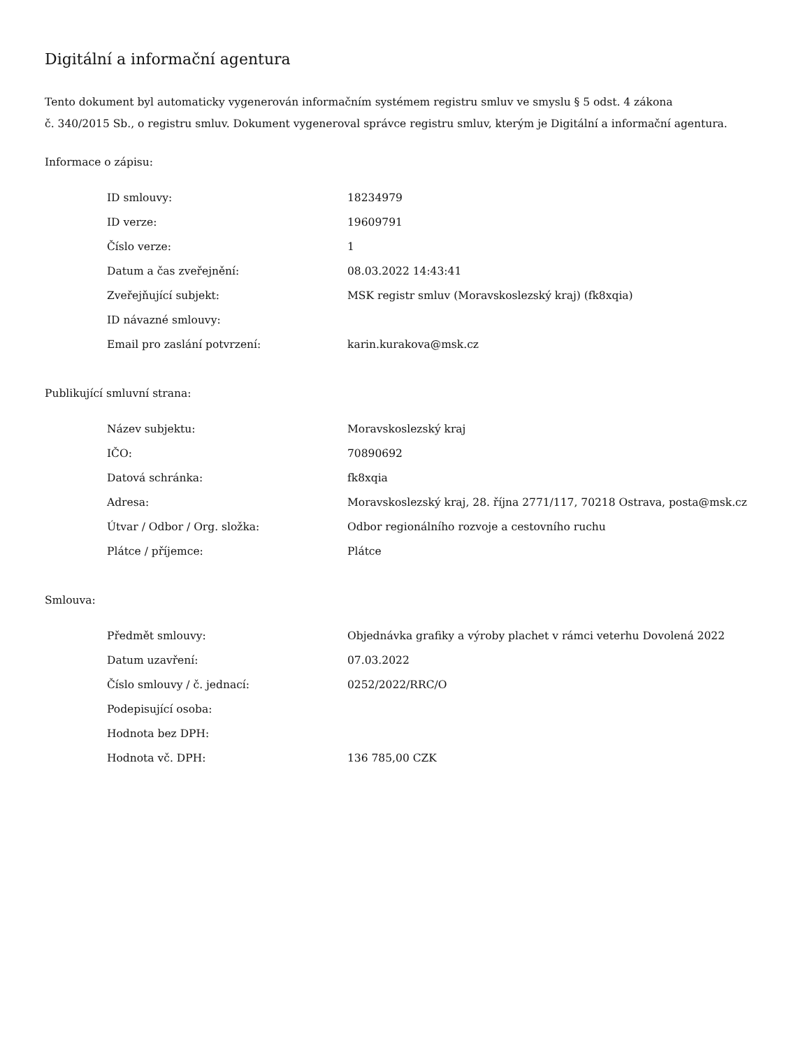Digitální a informační agentura
Tento dokument byl automaticky vygenerován informačním systémem registru smluv ve smyslu § 5 odst. 4 zákona
č. 340/2015 Sb., o registru smluv. Dokument vygeneroval správce registru smluv, kterým je Digitální a informační agentura.
Informace o zápisu:
| ID smlouvy: | 18234979 |
| ID verze: | 19609791 |
| Číslo verze: | 1 |
| Datum a čas zveřejnění: | 08.03.2022 14:43:41 |
| Zveřejňující subjekt: | MSK registr smluv (Moravskoslezský kraj) (fk8xqia) |
| ID návazné smlouvy: | |
| Email pro zaslání potvrzení: | karin.kurakova@msk.cz |
Publikující smluvní strana:
| Název subjektu: | Moravskoslezský kraj |
| IČO: | 70890692 |
| Datová schránka: | fk8xqia |
| Adresa: | Moravskoslezský kraj, 28. října 2771/117, 70218 Ostrava, posta@msk.cz |
| Útvar / Odbor / Org. složka: | Odbor regionálního rozvoje a cestovního ruchu |
| Plátce / příjemce: | Plátce |
Smlouva:
| Předmět smlouvy: | Objednávka grafiky a výroby plachet v rámci veterhu Dovolená 2022 |
| Datum uzavření: | 07.03.2022 |
| Číslo smlouvy / č. jednací: | 0252/2022/RRC/O |
| Podepisující osoba: | |
| Hodnota bez DPH: | |
| Hodnota vč. DPH: | 136 785,00 CZK |